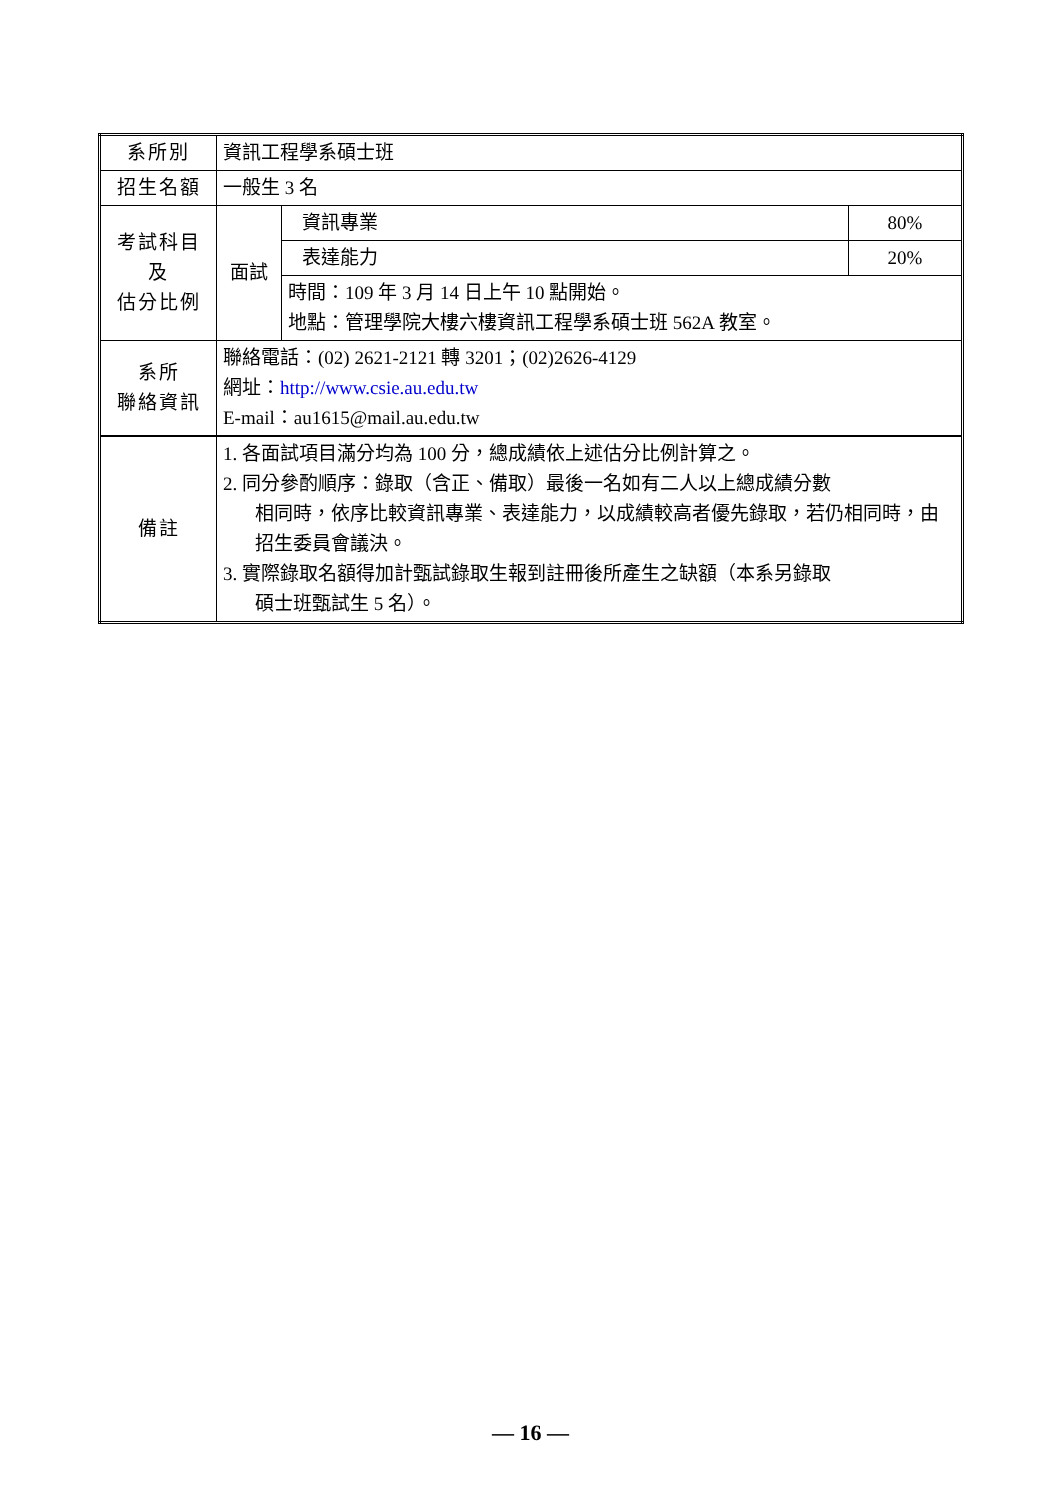| 系所別 | 資訊工程學系碩士班 | | |
| 招生名額 | 一般生 3 名 | | |
| 考試科目 及 估分比例 | 面試 | 資訊專業 | 80% |
| | | 表達能力 | 20% |
| | | 時間：109 年 3 月 14 日上午 10 點開始。 地點：管理學院大樓六樓資訊工程學系碩士班 562A 教室。 | |
| 系所 聯絡資訊 | 聯絡電話：(02) 2621-2121 轉 3201；(02)2626-4129 網址： http://www.csie.au.edu.tw E-mail：au1615@mail.au.edu.tw | | |
| 備註 | 1. 各面試項目滿分均為 100 分，總成績依上述估分比例計算之。 2. 同分參酌順序：錄取（含正、備取）最後一名如有二人以上總成績分數 相同時，依序比較資訊專業、表達能力，以成績較高者優先錄取，若仍相同時，由招生委員會議決。 3. 實際錄取名額得加計甄試錄取生報到註冊後所產生之缺額（本系另錄取 碩士班甄試生 5 名）。 | | |
— 16 —